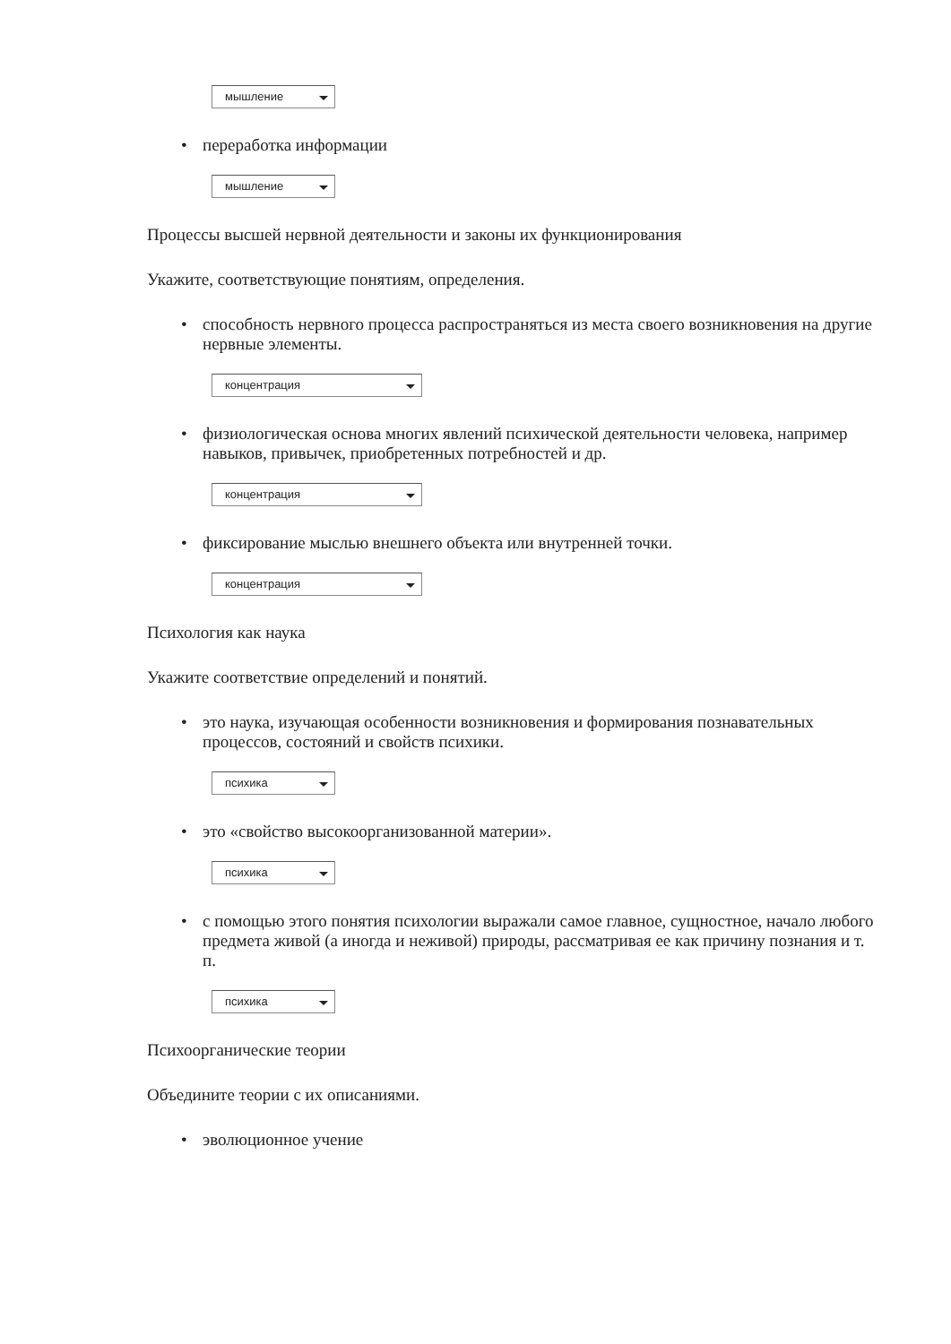мышление
• переработка информации
мышление
Процессы высшей нервной деятельности и законы их функционирования
Укажите, соответствующие понятиям, определения.
• способность нервного процесса распространяться из места своего возникновения на другие нервные элементы.
концентрация
• физиологическая основа многих явлений психической деятельности человека, например навыков, привычек, приобретенных потребностей и др.
концентрация
• фиксирование мыслью внешнего объекта или внутренней точки.
концентрация
Психология как наука
Укажите соответствие определений и понятий.
• это наука, изучающая особенности возникновения и формирования познавательных процессов, состояний и свойств психики.
психика
• это «свойство высокоорганизованной материи».
психика
• с помощью этого понятия психологии выражали самое главное, сущностное, начало любого предмета живой (а иногда и неживой) природы, рассматривая ее как причину познания и т. п.
психика
Психоорганические теории
Объедините теории с их описаниями.
• эволюционное учение